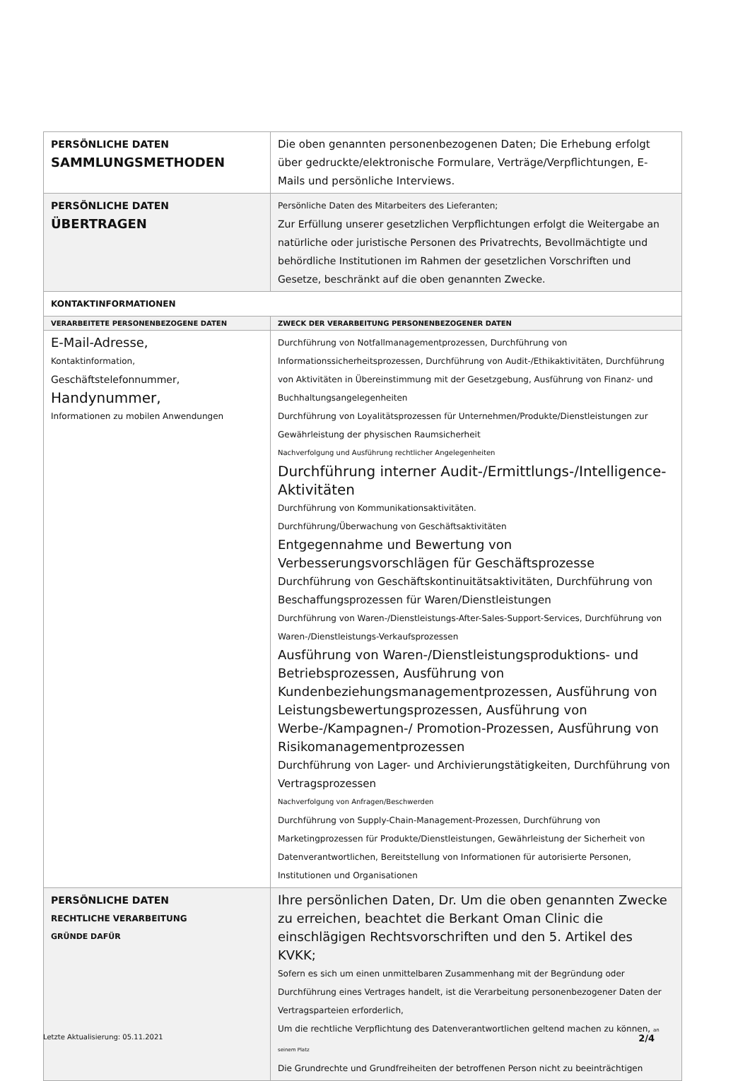| PERSÖNLICHE DATEN SAMMLUNGSMETHODEN | Die oben genannten personenbezogenen Daten; Die Erhebung erfolgt über gedruckte/elektronische Formulare, Verträge/Verpflichtungen, E-Mails und persönliche Interviews. |
| PERSÖNLICHE DATEN ÜBERTRAGEN | Persönliche Daten des Mitarbeiters des Lieferanten; Zur Erfüllung unserer gesetzlichen Verpflichtungen erfolgt die Weitergabe an natürliche oder juristische Personen des Privatrechts, Bevollmächtigte und behördliche Institutionen im Rahmen der gesetzlichen Vorschriften und Gesetze, beschränkt auf die oben genannten Zwecke. |
| KONTAKTINFORMATIONEN | |
| VERARBEITETE PERSONENBEZOGENE DATEN | ZWECK DER VERARBEITUNG PERSONENBEZOGENER DATEN |
| E-Mail-Adresse, Kontaktinformation, Geschäftstelefonnummer, Handynummer, Informationen zu mobilen Anwendungen | Durchführung von Notfallmanagementprozessen, Durchführung von Informationssicherheitsprozessen, Durchführung von Audit-/Ethikaktivitäten, Durchführung von Aktivitäten in Übereinstimmung mit der Gesetzgebung, Ausführung von Finanz- und Buchhaltungsangelegenheiten Durchführung von Loyalitätsprozessen für Unternehmen/Produkte/Dienstleistungen zur Gewährleistung der physischen Raumsicherheit Nachverfolgung und Ausführung rechtlicher Angelegenheiten Durchführung interner Audit-/Ermittlungs-/Intelligence-Aktivitäten Durchführung von Kommunikationsaktivitäten. Durchführung/Überwachung von Geschäftsaktivitäten Entgegennahme und Bewertung von Verbesserungsvorschlägen für Geschäftsprozesse Durchführung von Geschäftskontinuitätsaktivitäten, Durchführung von Beschaffungsprozessen für Waren/Dienstleistungen Durchführung von Waren-/Dienstleistungs-After-Sales-Support-Services, Durchführung von Waren-/Dienstleistungs-Verkaufsprozessen Ausführung von Waren-/Dienstleistungsproduktions- und Betriebsprozessen, Ausführung von Kundenbeziehungsmanagementprozessen, Ausführung von Leistungsbewertungsprozessen, Ausführung von Werbe-/Kampagnen-/ Promotion-Prozessen, Ausführung von Risikomanagementprozessen Durchführung von Lager- und Archivierungstätigkeiten, Durchführung von Vertragsprozessen Nachverfolgung von Anfragen/Beschwerden Durchführung von Supply-Chain-Management-Prozessen, Durchführung von Marketingprozessen für Produkte/Dienstleistungen, Gewährleistung der Sicherheit von Datenverantwortlichen, Bereitstellung von Informationen für autorisierte Personen, Institutionen und Organisationen |
| PERSÖNLICHE DATEN RECHTLICHE VERARBEITUNG GRÜNDE DAFÜR | Ihre persönlichen Daten, Dr. Um die oben genannten Zwecke zu erreichen, beachtet die Berkant Oman Clinic die einschlägigen Rechtsvorschriften und den 5. Artikel des KVKK; Sofern es sich um einen unmittelbaren Zusammenhang mit der Begründung oder Durchführung eines Vertrages handelt, ist die Verarbeitung personenbezogener Daten der Vertragsparteien erforderlich, Um die rechtliche Verpflichtung des Datenverantwortlichen geltend machen zu können, an seinem Platz Die Grundrechte und Grundfreiheiten der betroffenen Person nicht zu beeinträchtigen |
Letzte Aktualisierung: 05.11.2021 2/4